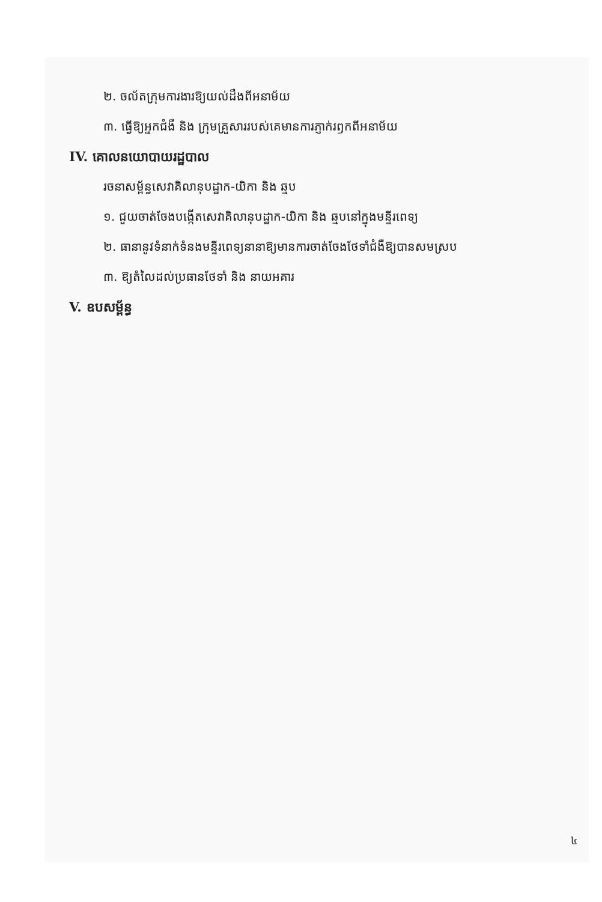២. ចល័តក្រុមការងារឱ្យយល់ដឹងពីអនាម័យ
៣. ធ្វើឱ្យអ្នកជំងឺ និង ក្រុមគ្រួសាររបស់គេមានការភ្ញាក់រឭកពីអនាម័យ
IV. គោលនយោបាយរដ្ឋបាល
រចនាសម្ព័ន្ធសេវាគិលានុបដ្ឋាក-យិកា និង ឆ្មប
១. ជួយចាត់ចែងបង្កើតសេវាគិលានុបដ្ឋាក-យិកា និង ឆ្មបនៅក្នុងមន្ទីរពេទ្យ
២. ធានានូវទំនាក់ទំនងមន្ទីរពេទ្យនានាឱ្យមានការចាត់ចែងថែទាំជំងឺឱ្យបានសមស្រប
៣. ឱ្យតំលៃដល់ប្រធានថែទាំ និង នាយអគារ
V. ឧបសម្ព័ន្ធ
៤